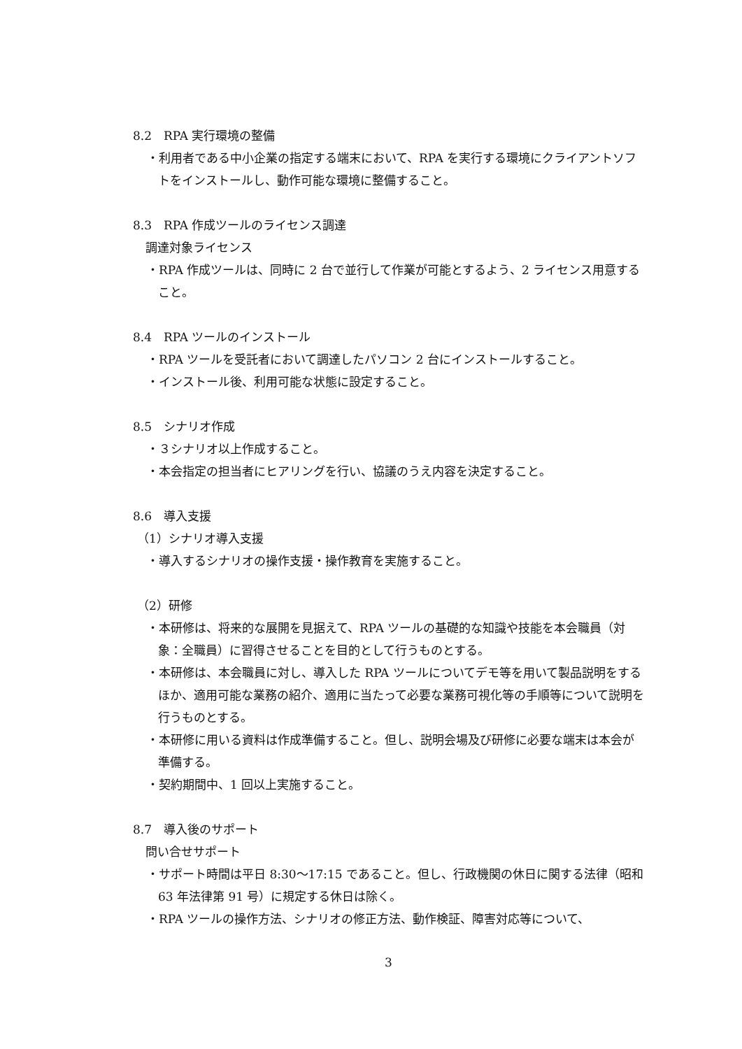8.2　RPA 実行環境の整備
・利用者である中小企業の指定する端末において、RPA を実行する環境にクライアントソフトをインストールし、動作可能な環境に整備すること。
8.3　RPA 作成ツールのライセンス調達
調達対象ライセンス
・RPA 作成ツールは、同時に 2 台で並行して作業が可能とするよう、2 ライセンス用意すること。
8.4　RPA ツールのインストール
・RPA ツールを受託者において調達したパソコン 2 台にインストールすること。
・インストール後、利用可能な状態に設定すること。
8.5　シナリオ作成
・３シナリオ以上作成すること。
・本会指定の担当者にヒアリングを行い、協議のうえ内容を決定すること。
8.6　導入支援
（1）シナリオ導入支援
・導入するシナリオの操作支援・操作教育を実施すること。
（2）研修
・本研修は、将来的な展開を見据えて、RPA ツールの基礎的な知識や技能を本会職員（対象：全職員）に習得させることを目的として行うものとする。
・本研修は、本会職員に対し、導入した RPA ツールについてデモ等を用いて製品説明をするほか、適用可能な業務の紹介、適用に当たって必要な業務可視化等の手順等について説明を行うものとする。
・本研修に用いる資料は作成準備すること。但し、説明会場及び研修に必要な端末は本会が準備する。
・契約期間中、1 回以上実施すること。
8.7　導入後のサポート
問い合せサポート
・サポート時間は平日 8:30～17:15 であること。但し、行政機関の休日に関する法律（昭和 63 年法律第 91 号）に規定する休日は除く。
・RPA ツールの操作方法、シナリオの修正方法、動作検証、障害対応等について、
3